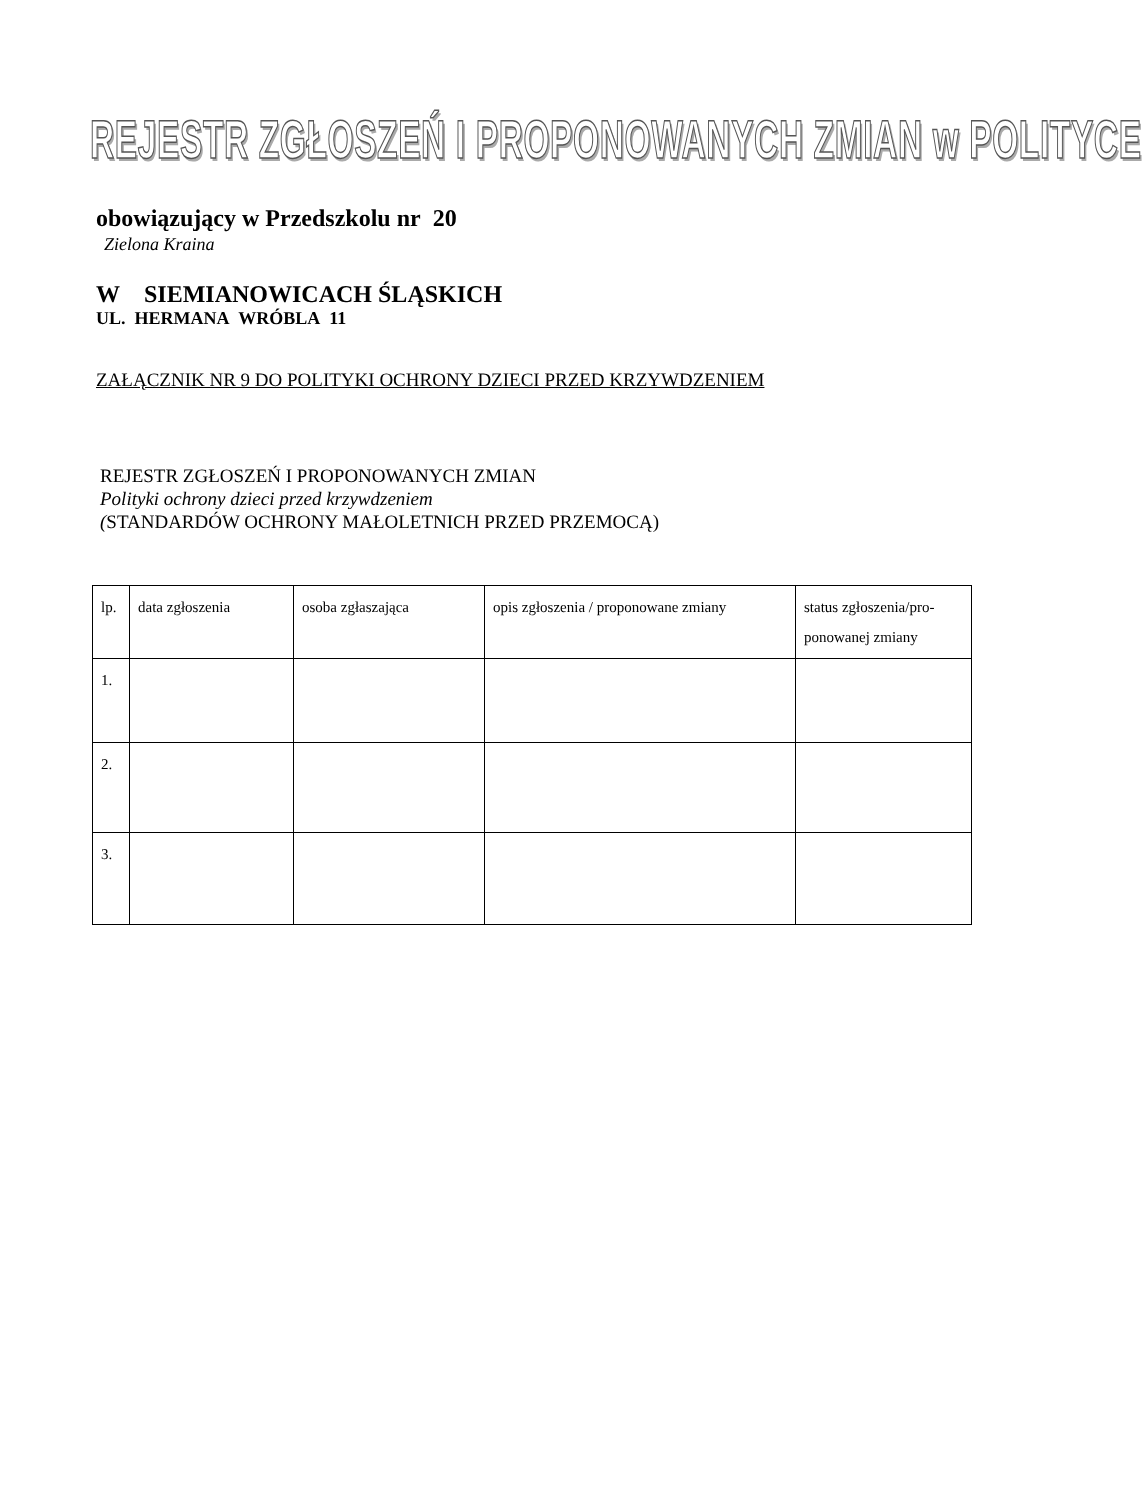REJESTR ZGŁOSZEŃ I PROPONOWANYCH ZMIAN w POLITYCE
obowiązujący w Przedszkolu nr 20
Zielona Kraina
W SIEMIANOWICACH ŚLĄSKICH
UL. HERMANA WRÓBLA 11
ZAŁĄCZNIK NR 9 DO POLITYKI OCHRONY DZIECI PRZED KRZYWDZENIEM
REJESTR ZGŁOSZEŃ I PROPONOWANYCH ZMIAN
Polityki ochrony dzieci przed krzywdzeniem
(STANDARDÓW OCHRONY MAŁOLETNICH PRZED PRZEMOCĄ)
| lp. | data zgłoszenia | osoba zgłaszająca | opis zgłoszenia / proponowane zmiany | status zgłoszenia/pro-ponowanej zmiany |
| 1. | | | | |
| 2. | | | | |
| 3. | | | | |